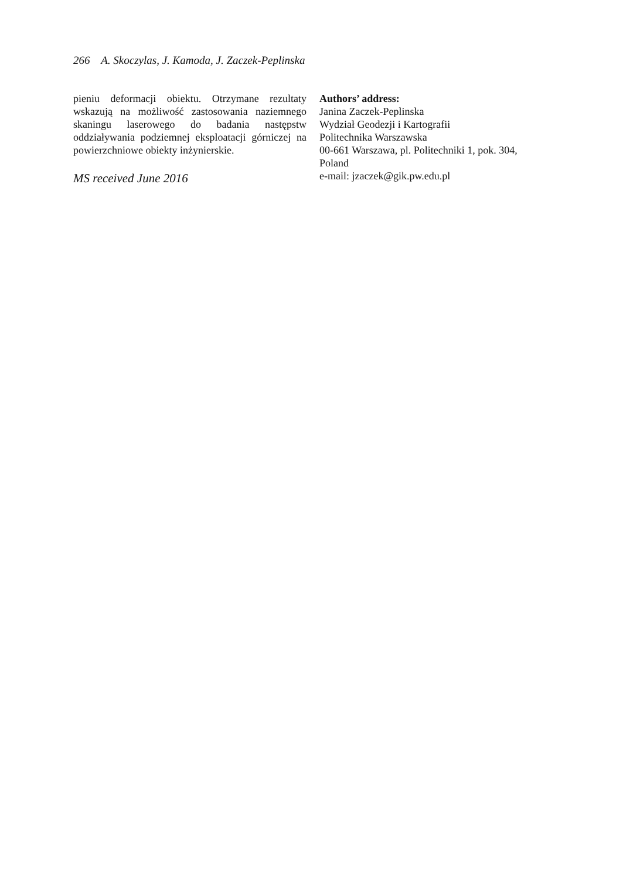266 A. Skoczylas, J. Kamoda, J. Zaczek-Peplinska
pieniu deformacji obiektu. Otrzymane rezultaty wskazują na możliwość zastosowania naziemnego skaningu laserowego do badania następstw oddziaływania podziemnej eksploatacji górniczej na powierzchniowe obiekty inżynierskie.
MS received June 2016
Authors’ address:
Janina Zaczek-Peplinska
Wydział Geodezji i Kartografii
Politechnika Warszawska
00-661 Warszawa, pl. Politechniki 1, pok. 304, Poland
e-mail: jzaczek@gik.pw.edu.pl